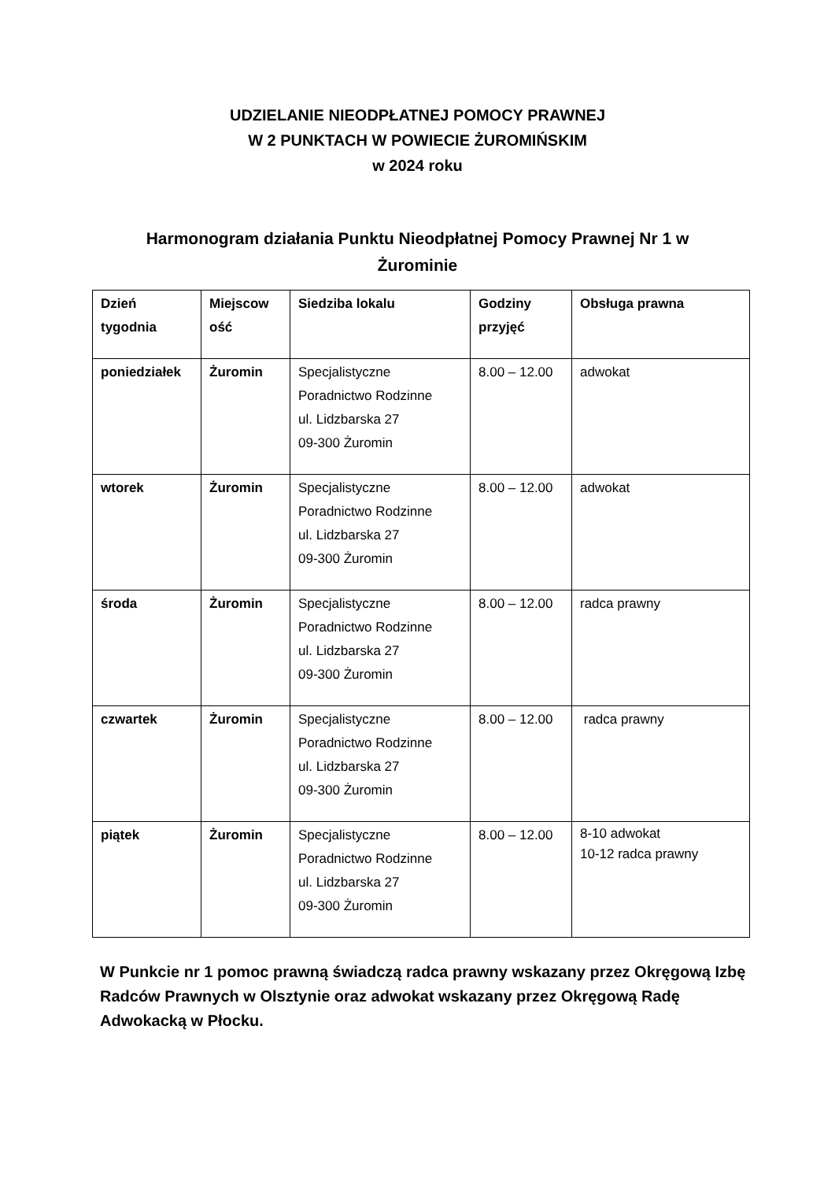UDZIELANIE NIEODPŁATNEJ POMOCY PRAWNEJ
W 2 PUNKTACH W POWIECIE ŻUROMIŃSKIM
w 2024 roku
Harmonogram działania Punktu Nieodpłatnej Pomocy Prawnej Nr 1 w Żurominie
| Dzień tygodnia | Miejscow ość | Siedziba lokalu | Godziny przyjęć | Obsługa prawna |
| --- | --- | --- | --- | --- |
| poniedziałek | Żuromin | Specjalistyczne Poradnictwo Rodzinne ul. Lidzbarska 27 09-300 Żuromin | 8.00 – 12.00 | adwokat |
| wtorek | Żuromin | Specjalistyczne Poradnictwo Rodzinne ul. Lidzbarska 27 09-300 Żuromin | 8.00 – 12.00 | adwokat |
| środa | Żuromin | Specjalistyczne Poradnictwo Rodzinne ul. Lidzbarska 27 09-300 Żuromin | 8.00 – 12.00 | radca prawny |
| czwartek | Żuromin | Specjalistyczne Poradnictwo Rodzinne ul. Lidzbarska 27 09-300 Żuromin | 8.00 – 12.00 | radca prawny |
| piątek | Żuromin | Specjalistyczne Poradnictwo Rodzinne ul. Lidzbarska 27 09-300 Żuromin | 8.00 – 12.00 | 8-10 adwokat 10-12 radca prawny |
W Punkcie nr 1 pomoc prawną świadczą radca prawny wskazany przez Okręgową Izbę Radców Prawnych w Olsztynie oraz adwokat wskazany przez Okręgową Radę Adwokacką w Płocku.